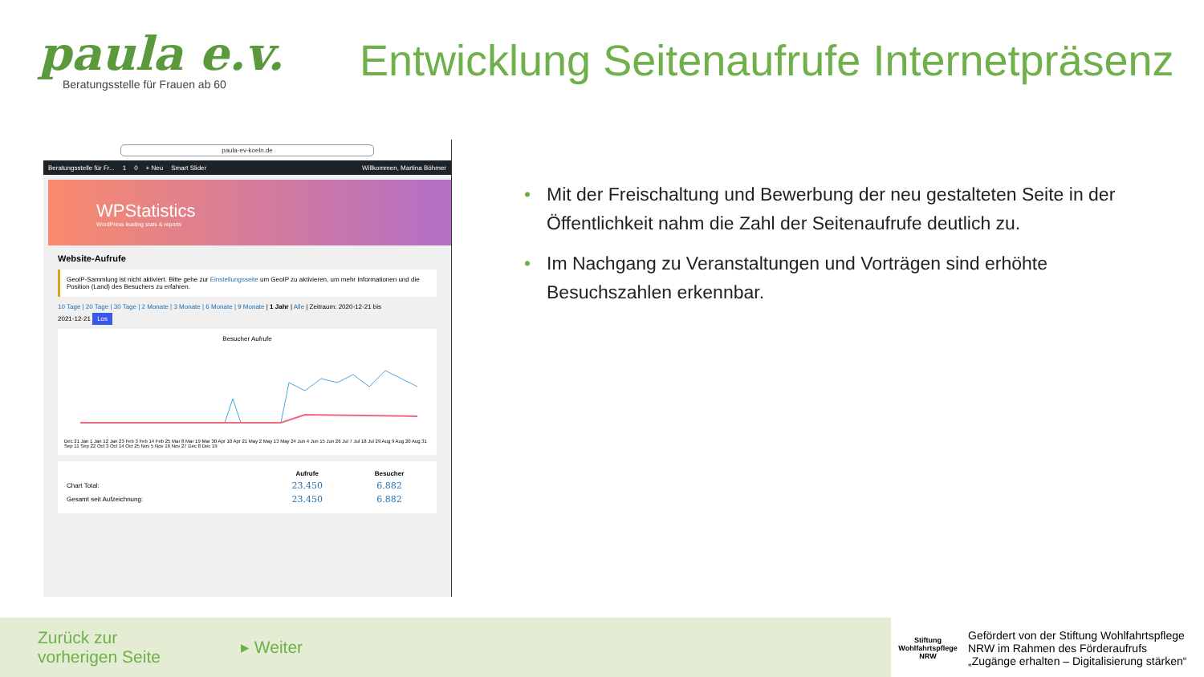paula e.v.
Beratungsstelle für Frauen ab 60
Entwicklung Seitenaufrufe Internetpräsenz
paula-ev-koeln.de
Beratungsstelle für Fr... 1 0 + Neu Smart Slider Willkommen, Martina Böhmer
WPStatistics
WordPress leading stats & reports
Website-Aufrufe
GeoIP-Sammlung ist nicht aktiviert. Bitte gehe zur Einstellungsseite um GeoIP zu aktivieren, um mehr Informationen und die Position (Land) des Besuchers zu erfahren.
10 Tage | 20 Tage | 30 Tage | 2 Monate | 3 Monate | 6 Monate | 9 Monate | 1 Jahr | Alle | Zeitraum: 2020-12-21 bis
2021-12-21 Los
Besucher Aufrufe
Dec 21 Jan 1 Jan 12 Jan 23 Feb 3 Feb 14 Feb 25 Mar 8 Mar 19 Mar 30 Apr 10 Apr 21 May 2 May 13 May 24 Jun 4 Jun 15 Jun 26 Jul 7 Jul 18 Jul 29 Aug 9 Aug 20 Aug 31 Sep 11 Sep 22 Oct 3 Oct 14 Oct 25 Nov 5 Nov 16 Nov 27 Dec 8 Dec 19
| | Aufrufe | Besucher |
| --- | --- | --- |
| Chart Total: | 23.450 | 6.882 |
| Gesamt seit Aufzeichnung: | 23.450 | 6.882 |
• Mit der Freischaltung und Bewerbung der neu gestalteten Seite in der Öffentlichkeit nahm die Zahl der Seitenaufrufe deutlich zu.
• Im Nachgang zu Veranstaltungen und Vorträgen sind erhöhte Besuchszahlen erkennbar.
Zurück zur
vorherigen Seite
▸ Weiter
Stiftung
Wohlfahrtspflege
NRW
Gefördert von der Stiftung Wohlfahrtspflege
NRW im Rahmen des Förderaufrufs
„Zugänge erhalten – Digitalisierung stärken“